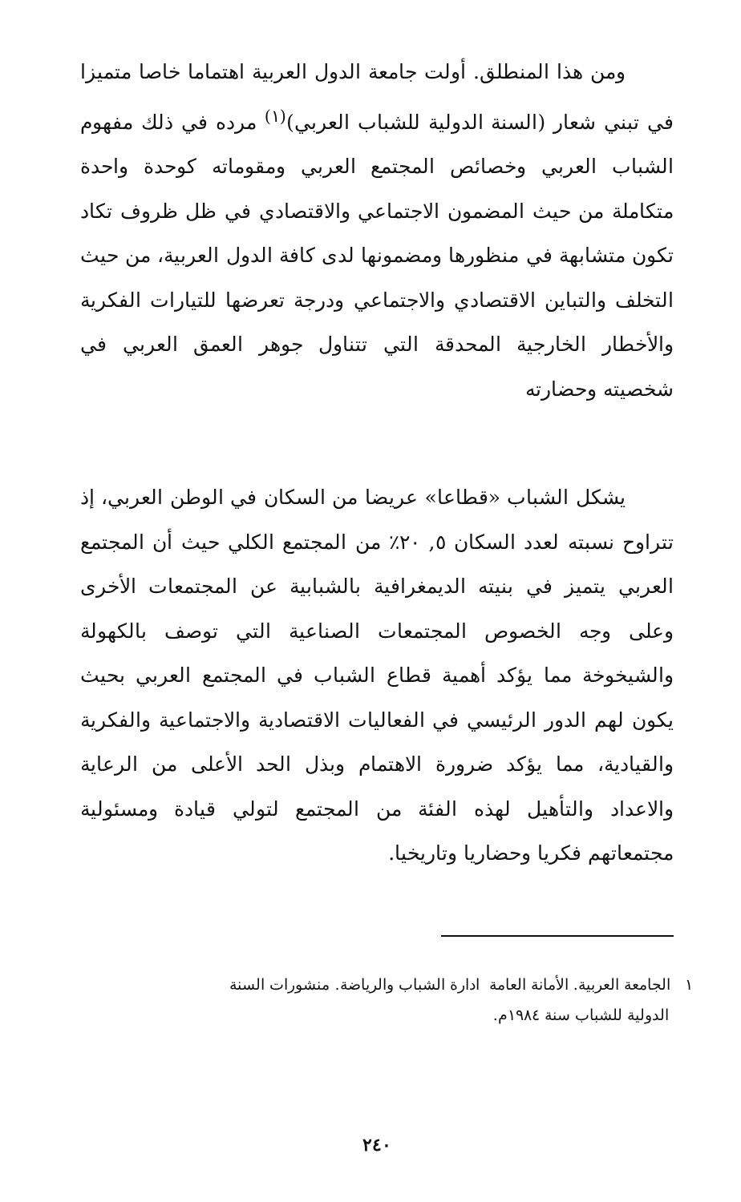ومن هذا المنطلق. أولت جامعة الدول العربية اهتماما خاصا متميزا في تبني شعار (السنة الدولية للشباب العربي)<sup>(١)</sup> مرده في ذلك مفهوم الشباب العربي وخصائص المجتمع العربي ومقوماته كوحدة واحدة متكاملة من حيث المضمون الاجتماعي والاقتصادي في ظل ظروف تكاد تكون متشابهة في منظورها ومضمونها لدى كافة الدول العربية، من حيث التخلف والتباين الاقتصادي والاجتماعي ودرجة تعرضها للتيارات الفكرية والأخطار الخارجية المحدقة التي تتناول جوهر العمق العربي في شخصيته وحضارته
يشكل الشباب «قطاعا» عريضا من السكان في الوطن العربي، إذ تتراوح نسبته لعدد السكان ٥, ٢٠٪ من المجتمع الكلي حيث أن المجتمع العربي يتميز في بنيته الديمغرافية بالشبابية عن المجتمعات الأخرى وعلى وجه الخصوص المجتمعات الصناعية التي توصف بالكهولة والشيخوخة مما يؤكد أهمية قطاع الشباب في المجتمع العربي بحيث يكون لهم الدور الرئيسي في الفعاليات الاقتصادية والاجتماعية والفكرية والقيادية، مما يؤكد ضرورة الاهتمام وبذل الحد الأعلى من الرعاية والاعداد والتأهيل لهذه الفئة من المجتمع لتولي قيادة ومسئولية مجتمعاتهم فكريا وحضاريا وتاريخيا.
١ الجامعة العربية. الأمانة العامة ادارة الشباب والرياضة. منشورات السنة
الدولية للشباب سنة ١٩٨٤م.
٢٤٠